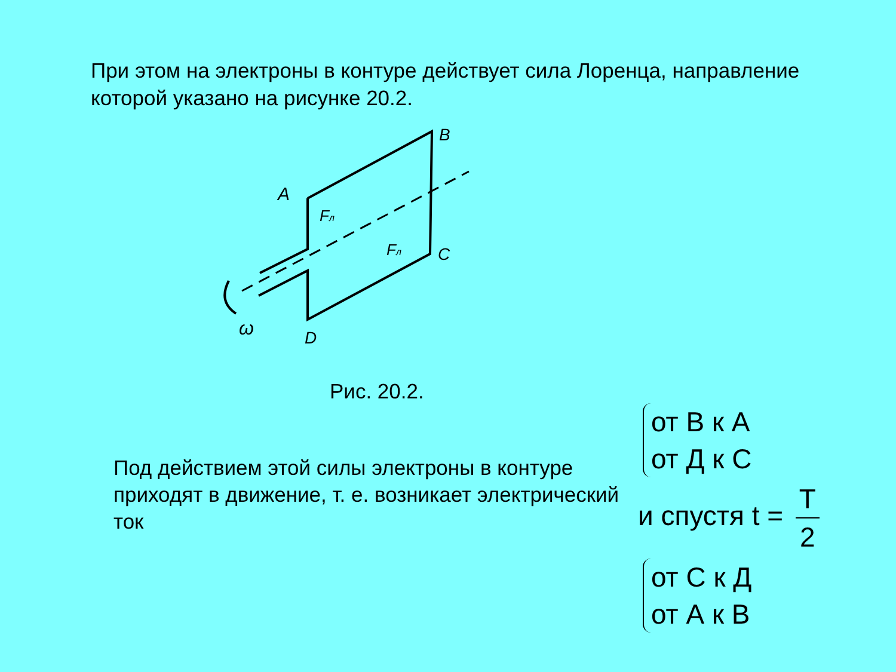При этом на электроны в контуре действует сила Лоренца, направление которой указано на рисунке 20.2.
A
B
C
D
ω
Fл
Fл
Рис. 20.2.
Под действием этой силы электроны в контуре приходят в движение, т. е. возникает электрический ток
от В к А
от Д к С
и спустя t = T 2
от С к Д
от А к В